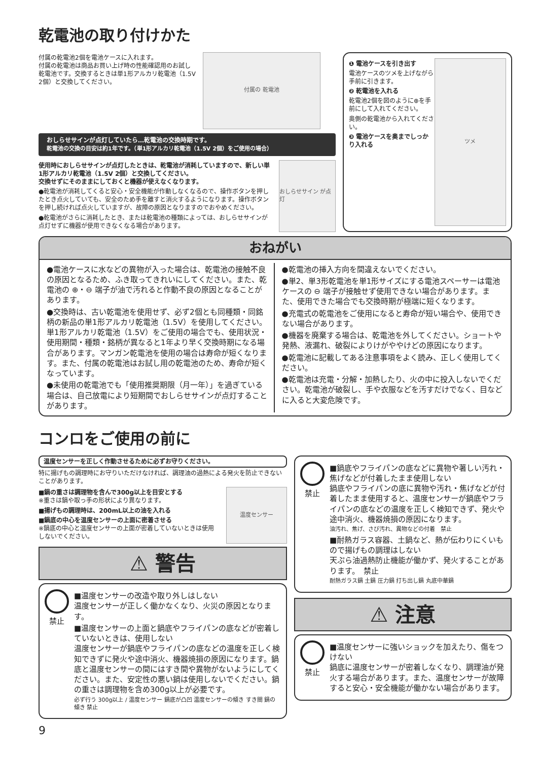乾電池の取り付けかた
付属の乾電池2個を電池ケースに入れます。
付属の乾電池は商品お買い上げ時の性能確認用のお試し乾電池です。交換するときは単1形アルカリ乾電池（1.5V 2個）と交換してください。
付属の 乾電池
おしらせサインが点灯していたら…乾電池の交換時期です。
乾電池の交換の目安は約1年です。（単1形アルカリ乾電池（1.5V 2個）をご使用の場合）
使用時におしらせサインが点灯したときは、乾電池が消耗していますので、新しい単1形アルカリ乾電池（1.5V 2個）と交換してください。
交換せずにそのままにしておくと機器が使えなくなります。
●乾電池が消耗してくると安心・安全機能が作動しなくなるので、操作ボタンを押したとき点火していても、安全のため手を離すと消火するようになります。操作ボタンを押し続ければ点火していますが、故障の原因となりますのでおやめください。
●乾電池がさらに消耗したとき、または乾電池の種類によっては、おしらせサインが点灯せずに機器が使用できなくなる場合があります。
おしらせサイン が点灯
❶ 電池ケースを引き出す
電池ケースのツメを上げながら手前に引きます。
❷ 乾電池を入れる
乾電池2個を図のように⊕を手前にして入れてください。
奥側の乾電池から入れてください。
❸ 電池ケースを奥までしっかり入れる
ツメ
おねがい
●電池ケースに水などの異物が入った場合は、乾電池の接触不良の原因となるため、ふき取ってきれいにしてください。また、乾電池の ⊕・⊖ 端子が油で汚れると作動不良の原因となることがあります。
●交換時は、古い乾電池を使用せず、必ず2個とも同種類・同銘柄の新品の単1形アルカリ乾電池（1.5V）を使用してください。単1形アルカリ乾電池（1.5V）をご使用の場合でも、使用状況・使用期間・種類・銘柄が異なると1年より早く交換時期になる場合があります。マンガン乾電池を使用の場合は寿命が短くなります。また、付属の乾電池はお試し用の乾電池のため、寿命が短くなっています。
●未使用の乾電池でも「使用推奨期限（月一年）」を過ぎている場合は、自己放電により短期間でおしらせサインが点灯することがあります。
●乾電池の挿入方向を間違えないでください。
●単2、単3形乾電池を単1形サイズにする電池スペーサーは電池ケースの ⊖ 端子が接触せず使用できない場合があります。また、使用できた場合でも交換時期が極端に短くなります。
●充電式の乾電池をご使用になると寿命が短い場合や、使用できない場合があります。
●機器を廃棄する場合は、乾電池を外してください。ショートや発熱、液漏れ、破裂によりけがややけどの原因になります。
●乾電池に記載してある注意事項をよく読み、正しく使用してください。
●乾電池は充電・分解・加熱したり、火の中に投入しないでください。乾電池が破裂し、手や衣服などを汚すだけでなく、目などに入ると大変危険です。
コンロをご使用の前に
温度センサーを正しく作動させるために必ずお守りください。
特に揚げもの調理時にお守りいただけなければ、調理油の過熱による発火を防止できないことがあります。
■鍋の重さは調理物を含んで300g以上を目安とする
※重さは鍋や取っ手の形状により異なります。
■揚げもの調理時は、200mL以上の油を入れる
■鍋底の中心を温度センサーの上面に密着させる
※鍋底の中心と温度センサーの上面が密着していないときは使用しないでください。
温度センサー
⚠ 警告
禁止
■温度センサーの改造や取り外しはしない
温度センサーが正しく働かなくなり、火災の原因となります。
■温度センサーの上面と鍋底やフライパンの底などが密着していないときは、使用しない
温度センサーが鍋底やフライパンの底などの温度を正しく検知できずに発火や途中消火、機器焼損の原因になります。鍋底と温度センサーの間にはすき間や異物がないようにしてください。また、安定性の悪い鍋は使用しないでください。鍋の重さは調理物を含め300g以上が必要です。
必ず行う 300g以上 / 温度センサー 鍋底が凸凹 温度センサーの傾き すき間 鍋の傾き 禁止
禁止
■鍋底やフライパンの底などに異物や著しい汚れ・焦げなどが付着したまま使用しない
鍋底やフライパンの底に異物や汚れ・焦げなどが付着したまま使用すると、温度センサーが鍋底やフライパンの底などの温度を正しく検知できず、発火や途中消火、機器焼損の原因になります。
油汚れ、焦げ、さび汚れ、異物などの付着　禁止
■耐熱ガラス容器、土鍋など、熱が伝わりにくいもので揚げもの調理はしない
天ぷら油過熱防止機能が働かず、発火することがあります。　禁止
耐熱ガラス鍋 土鍋 圧力鍋 打ち出し鍋 丸底中華鍋
⚠ 注意
禁止
■温度センサーに強いショックを加えたり、傷をつけない
鍋底に温度センサーが密着しなくなり、調理油が発火する場合があります。また、温度センサーが故障すると安心・安全機能が働かない場合があります。
9